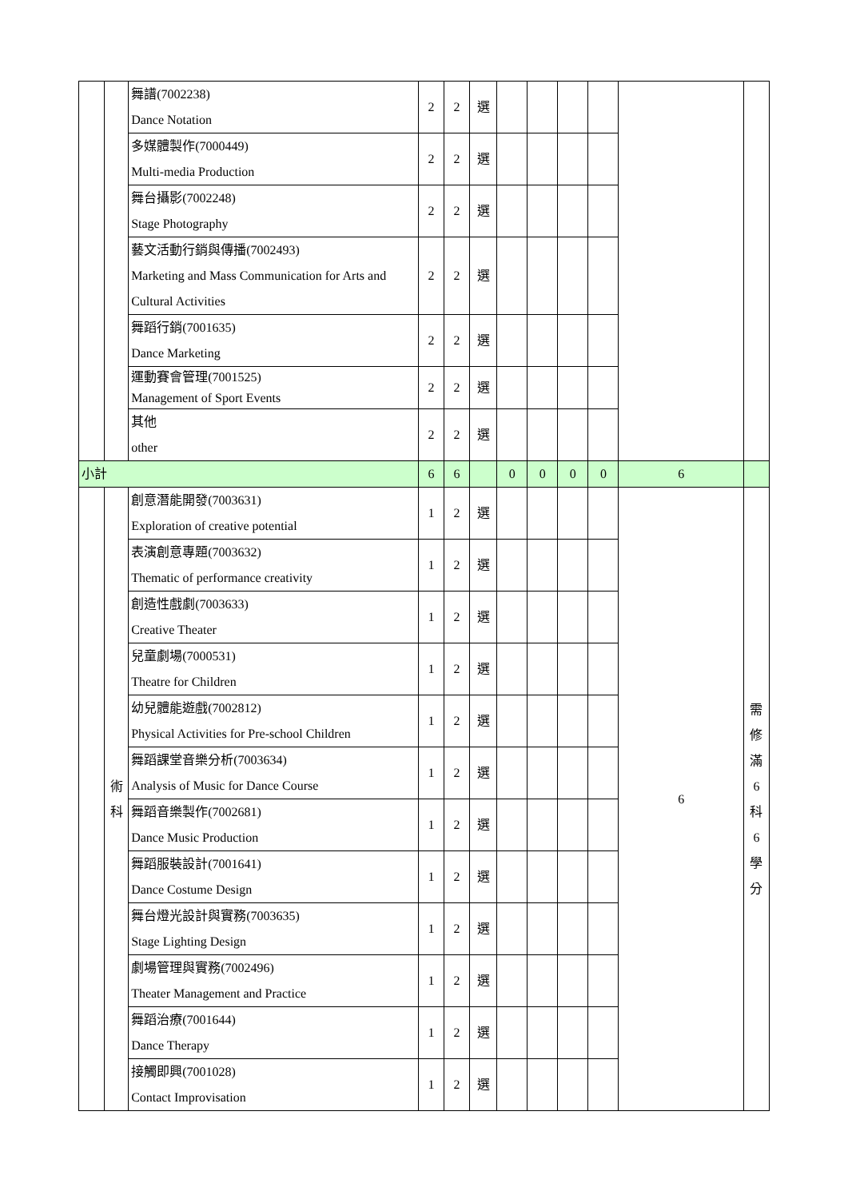| | | 舞譜(7002238) Dance Notation | 2 | 2 | 選 | | | | | | |
| | | 多媒體製作(7000449) Multi-media Production | 2 | 2 | 選 | | | | | | |
| | | 舞台攝影(7002248) Stage Photography | 2 | 2 | 選 | | | | | | |
| | | 藝文活動行銷與傳播(7002493) Marketing and Mass Communication for Arts and Cultural Activities | 2 | 2 | 選 | | | | | | |
| | | 舞蹈行銷(7001635) Dance Marketing | 2 | 2 | 選 | | | | | | |
| | | 運動賽會管理(7001525) Management of Sport Events | 2 | 2 | 選 | | | | | | |
| | | 其他 other | 2 | 2 | 選 | | | | | | |
| 小計 | | | 6 | 6 | | 0 | 0 | 0 | 0 | 6 | |
| | 術 科 | 創意潛能開發(7003631) Exploration of creative potential | 1 | 2 | 選 | | | | | 6 | 需 修 滿 6 科 6 學 分 |
| | | 表演創意專題(7003632) Thematic of performance creativity | 1 | 2 | 選 | | | | | | |
| | | 創造性戲劇(7003633) Creative Theater | 1 | 2 | 選 | | | | | | |
| | | 兒童劇場(7000531) Theatre for Children | 1 | 2 | 選 | | | | | | |
| | | 幼兒體能遊戲(7002812) Physical Activities for Pre-school Children | 1 | 2 | 選 | | | | | | |
| | | 舞蹈課堂音樂分析(7003634) Analysis of Music for Dance Course | 1 | 2 | 選 | | | | | | |
| | | 舞蹈音樂製作(7002681) Dance Music Production | 1 | 2 | 選 | | | | | | |
| | | 舞蹈服裝設計(7001641) Dance Costume Design | 1 | 2 | 選 | | | | | | |
| | | 舞台燈光設計與實務(7003635) Stage Lighting Design | 1 | 2 | 選 | | | | | | |
| | | 劇場管理與實務(7002496) Theater Management and Practice | 1 | 2 | 選 | | | | | | |
| | | 舞蹈治療(7001644) Dance Therapy | 1 | 2 | 選 | | | | | | |
| | | 接觸即興(7001028) Contact Improvisation | 1 | 2 | 選 | | | | | | |